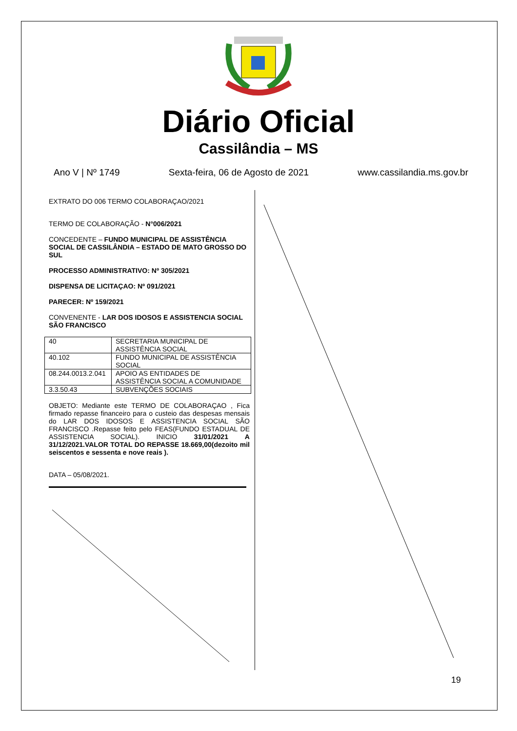Diário Oficial
Cassilândia – MS
Ano V | Nº 1749 Sexta-feira, 06 de Agosto de 2021 www.cassilandia.ms.gov.br
EXTRATO DO 006 TERMO COLABORAÇAO/2021
TERMO DE COLABORAÇÃO - N°006/2021
CONCEDENTE – FUNDO MUNICIPAL DE ASSISTÊNCIA SOCIAL DE CASSILÂNDIA – ESTADO DE MATO GROSSO DO SUL
PROCESSO ADMINISTRATIVO: Nº 305/2021
DISPENSA DE LICITAÇAO: Nº 091/2021
PARECER: Nº 159/2021
CONVENENTE - LAR DOS IDOSOS E ASSISTENCIA SOCIAL SÃO FRANCISCO
| 40 | SECRETARIA MUNICIPAL DE ASSISTÊNCIA SOCIAL |
| 40.102 | FUNDO MUNICIPAL DE ASSISTÊNCIA SOCIAL |
| 08.244.0013.2.041 | APOIO AS ENTIDADES DE ASSISTÊNCIA SOCIAL A COMUNIDADE |
| 3.3.50.43 | SUBVENÇÕES SOCIAIS |
OBJETO: Mediante este TERMO DE COLABORAÇAO , Fica firmado repasse financeiro para o custeio das despesas mensais do LAR DOS IDOSOS E ASSISTENCIA SOCIAL SÃO FRANCISCO .Repasse feito pelo FEAS(FUNDO ESTADUAL DE ASSISTENCIA SOCIAL). INICIO 31/01/2021 A 31/12/2021.VALOR TOTAL DO REPASSE 18.669,00(dezoito mil seiscentos e sessenta e nove reais ).
DATA – 05/08/2021.
19